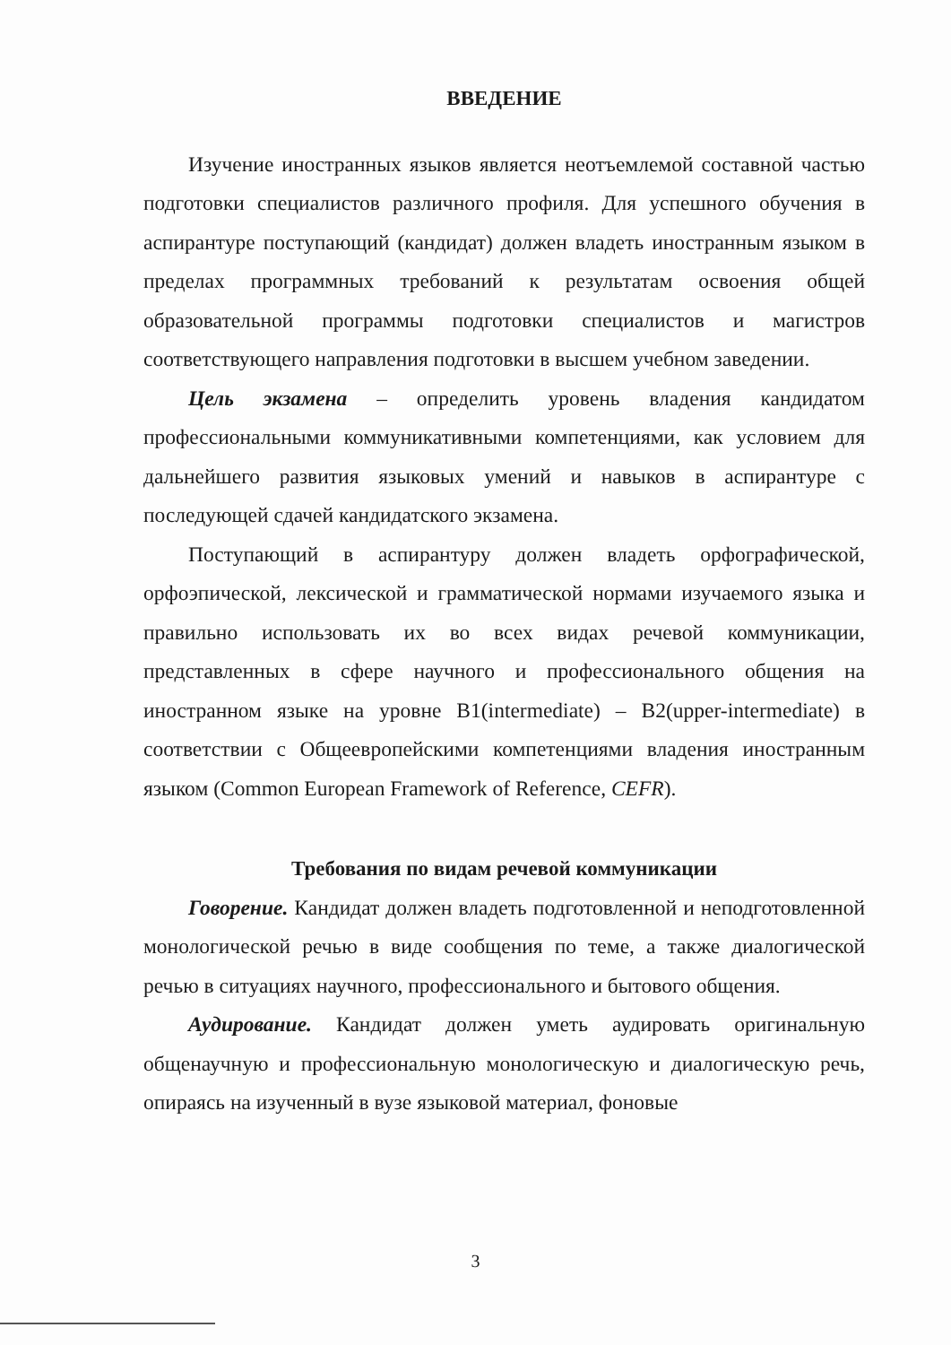ВВЕДЕНИЕ
Изучение иностранных языков является неотъемлемой составной частью подготовки специалистов различного профиля. Для успешного обучения в аспирантуре поступающий (кандидат) должен владеть иностранным языком в пределах программных требований к результатам освоения общей образовательной программы подготовки специалистов и магистров соответствующего направления подготовки в высшем учебном заведении.
Цель экзамена – определить уровень владения кандидатом профессиональными коммуникативными компетенциями, как условием для дальнейшего развития языковых умений и навыков в аспирантуре с последующей сдачей кандидатского экзамена.
Поступающий в аспирантуру должен владеть орфографической, орфоэпической, лексической и грамматической нормами изучаемого языка и правильно использовать их во всех видах речевой коммуникации, представленных в сфере научного и профессионального общения на иностранном языке на уровне B1(intermediate) – B2(upper-intermediate) в соответствии с Общеевропейскими компетенциями владения иностранным языком (Common European Framework of Reference, CEFR).
Требования по видам речевой коммуникации
Говорение. Кандидат должен владеть подготовленной и неподготовленной монологической речью в виде сообщения по теме, а также диалогической речью в ситуациях научного, профессионального и бытового общения.
Аудирование. Кандидат должен уметь аудировать оригинальную общенаучную и профессиональную монологическую и диалогическую речь, опираясь на изученный в вузе языковой материал, фоновые
3